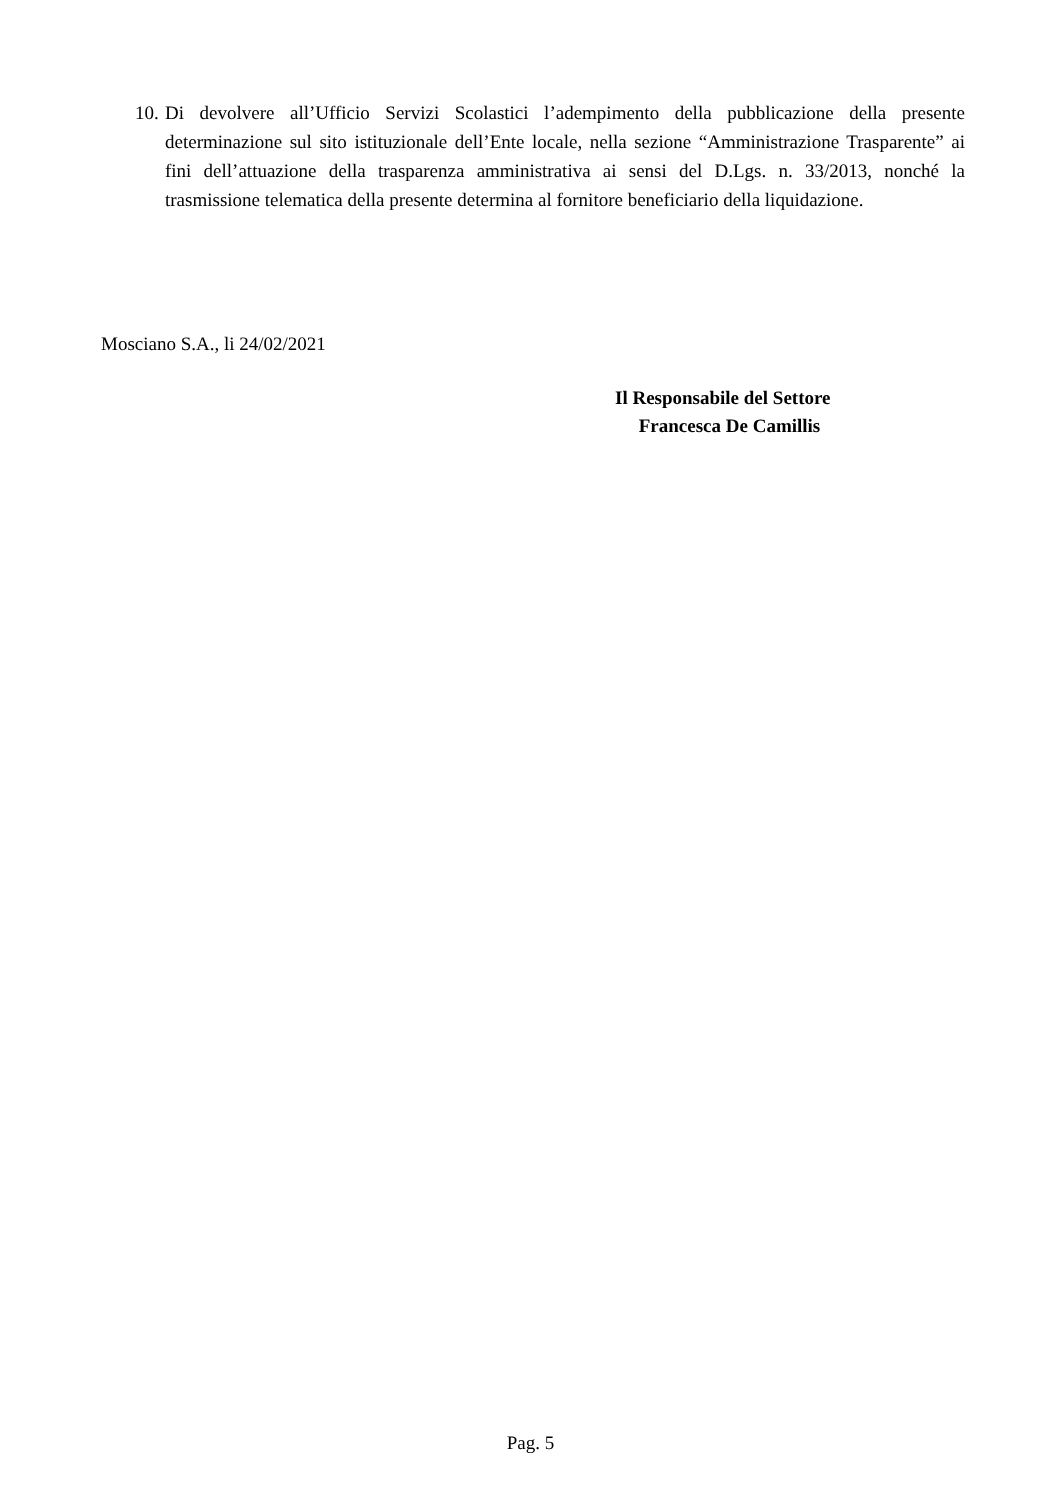10. Di devolvere all’Ufficio Servizi Scolastici l’adempimento della pubblicazione della presente determinazione sul sito istituzionale dell’Ente locale, nella sezione “Amministrazione Trasparente” ai fini dell’attuazione della trasparenza amministrativa ai sensi del D.Lgs. n. 33/2013, nonché la trasmissione telematica della presente determina al fornitore beneficiario della liquidazione.
Mosciano S.A., li 24/02/2021
Il Responsabile del Settore
Francesca De Camillis
Pag. 5